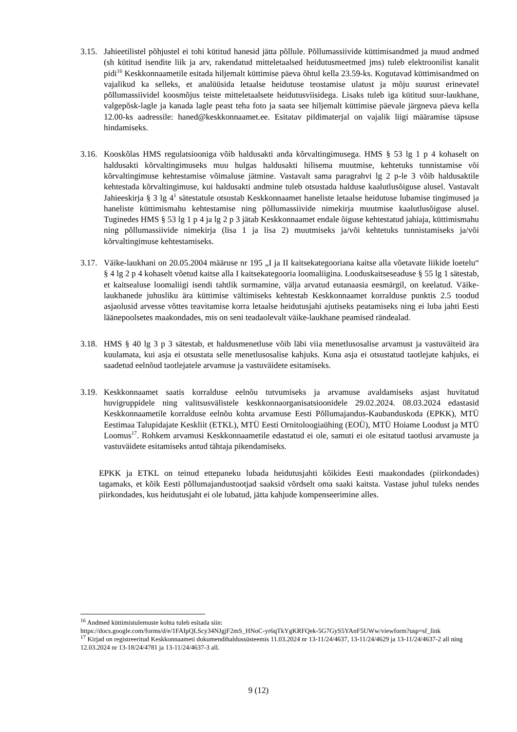3.15.
Jahieetilistel põhjustel ei tohi kütitud hanesid jätta põllule. Põllumassiivide küttimisandmed ja muud andmed (sh kütitud isendite liik ja arv, rakendatud mitteletaalsed heidutusmeetmed jms) tuleb elektroonilist kanalit pidi<sup>16</sup> Keskkonnaametile esitada hiljemalt küttimise päeva õhtul kella 23.59-ks. Kogutavad küttimisandmed on vajalikud ka selleks, et analüüsida letaalse heidutuse teostamise ulatust ja mõju suurust erinevatel põllumassiividel koosmõjus teiste mitteletaalsete heidutusviisidega. Lisaks tuleb iga kütitud suur-laukhane, valgepõsk-lagle ja kanada lagle peast teha foto ja saata see hiljemalt küttimise päevale järgneva päeva kella 12.00-ks aadressile: haned@keskkonnaamet.ee. Esitatav pildimaterjal on vajalik liigi määramise täpsuse hindamiseks.
3.16.
Kooskõlas HMS regulatsiooniga võib haldusakti anda kõrvaltingimusega. HMS § 53 lg 1 p 4 kohaselt on haldusakti kõrvaltingimuseks muu hulgas haldusakti hilisema muutmise, kehtetuks tunnistamise või kõrvaltingimuse kehtestamise võimaluse jätmine. Vastavalt sama paragrahvi lg 2 p-le 3 võib haldusaktile kehtestada kõrvaltingimuse, kui haldusakti andmine tuleb otsustada halduse kaalutlusõiguse alusel. Vastavalt Jahieeskirja § 3 lg 4<sup>1</sup> sätestatule otsustab Keskkonnaamet haneliste letaalse heidutuse lubamise tingimused ja haneliste küttimismahu kehtestamise ning põllumassiivide nimekirja muutmise kaalutlusõiguse alusel. Tuginedes HMS § 53 lg 1 p 4 ja lg 2 p 3 jätab Keskkonnaamet endale õiguse kehtestatud jahiaja, küttimismahu ning põllumassiivide nimekirja (lisa 1 ja lisa 2) muutmiseks ja/või kehtetuks tunnistamiseks ja/või kõrvaltingimuse kehtestamiseks.
3.17.
Väike-laukhani on 20.05.2004 määruse nr 195 „I ja II kaitsekategooriana kaitse alla võetavate liikide loetelu“ § 4 lg 2 p 4 kohaselt võetud kaitse alla I kaitsekategooria loomaliigina. Looduskaitseseaduse § 55 lg 1 sätestab, et kaitsealuse loomaliigi isendi tahtlik surmamine, välja arvatud eutanaasia eesmärgil, on keelatud. Väike-laukhanede juhusliku ära küttimise vältimiseks kehtestab Keskkonnaamet korralduse punktis 2.5 toodud asjaolusid arvesse võttes teavitamise korra letaalse heidutusjahi ajutiseks peatamiseks ning ei luba jahti Eesti läänepoolsetes maakondades, mis on seni teadaolevalt väike-laukhane peamised rändealad.
3.18.
HMS § 40 lg 3 p 3 sätestab, et haldusmenetluse võib läbi viia menetlusosalise arvamust ja vastuväiteid ära kuulamata, kui asja ei otsustata selle menetlusosalise kahjuks. Kuna asja ei otsustatud taotlejate kahjuks, ei saadetud eelnõud taotlejatele arvamuse ja vastuväidete esitamiseks.
3.19.
Keskkonnaamet saatis korralduse eelnõu tutvumiseks ja arvamuse avaldamiseks asjast huvitatud huvigruppidele ning valitsusvälistele keskkonnaorganisatsioonidele 29.02.2024. 08.03.2024 edastasid Keskkonnaametile korralduse eelnõu kohta arvamuse Eesti Põllumajandus-Kaubanduskoda (EPKK), MTÜ Eestimaa Talupidajate Keskliit (ETKL), MTÜ Eesti Ornitoloogiaühing (EOÜ), MTÜ Hoiame Loodust ja MTÜ Loomus<sup>17</sup>. Rohkem arvamusi Keskkonnaametile edastatud ei ole, samuti ei ole esitatud taotlusi arvamuste ja vastuväidete esitamiseks antud tähtaja pikendamiseks.
EPKK ja ETKL on teinud ettepaneku lubada heidutusjahti kõikides Eesti maakondades (piirkondades) tagamaks, et kõik Eesti põllumajandustootjad saaksid võrdselt oma saaki kaitsta. Vastase juhul tuleks nendes piirkondades, kus heidutusjaht ei ole lubatud, jätta kahjude kompenseerimine alles.
<sup>16</sup> Andmed küttimistulemuste kohta tuleb esitada siin:
https://docs.google.com/forms/d/e/1FAIpQLScy34NJgjF2mS_HNoC-yr6qTkYgKRFQek-5G7GyS5YAnF5UWw/viewform?usp=sf_link
<sup>17</sup> Kirjad on registreeritud Keskkonnaameti dokumendihaldussüsteemis 11.03.2024 nr 13-11/24/4637, 13-11/24/4629 ja 13-11/24/4637-2 all ning 12.03.2024 nr 13-18/24/4781 ja 13-11/24/4637-3 all.
9 (12)